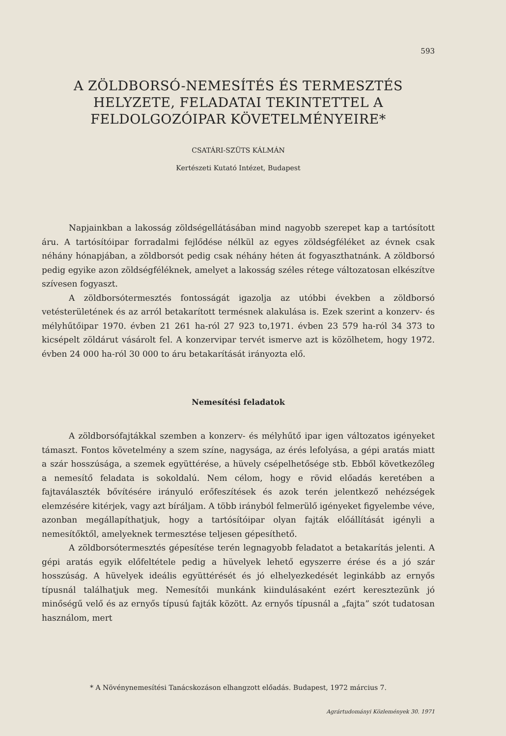593
A ZÖLDBORSÓ-NEMESÍTÉS ÉS TERMESZTÉS
HELYZETE, FELADATAI TEKINTETTEL A
FELDOLGOZÓIPAR KÖVETELMÉNYEIRE*
CSATÁRI-SZÜTS KÁLMÁN
Kertészeti Kutató Intézet, Budapest
Napjainkban a lakosság zöldségellátásában mind nagyobb szerepet kap a tartósított áru. A tartósítóipar forradalmi fejlődése nélkül az egyes zöldségféléket az évnek csak néhány hónapjában, a zöldborsót pedig csak néhány héten át fogyaszthatnánk. A zöldborsó pedig egyike azon zöldségféléknek, amelyet a lakosság széles rétege változatosan elkészítve szívesen fogyaszt.
A zöldborsótermesztés fontosságát igazolja az utóbbi években a zöldborsó vetésterületének és az arról betakarított termésnek alakulása is. Ezek szerint a konzerv- és mélyhűtőipar 1970. évben 21 261 ha-ról 27 923 to,1971. évben 23 579 ha-ról 34 373 to kicsépelt zöldárut vásárolt fel. A konzervipar tervét ismerve azt is közölhetem, hogy 1972. évben 24 000 ha-ról 30 000 to áru betakarítását irányozta elő.
Nemesítési feladatok
A zöldborsófajtákkal szemben a konzerv- és mélyhűtő ipar igen változatos igényeket támaszt. Fontos követelmény a szem színe, nagysága, az érés lefolyása, a gépi aratás miatt a szár hosszúsága, a szemek együttérése, a hüvely csépelhetősége stb. Ebből következőleg a nemesítő feladata is sokoldalú. Nem célom, hogy e rövid előadás keretében a fajtaválaszték bővítésére irányuló erőfeszítések és azok terén jelentkező nehézségek elemzésére kitérjek, vagy azt bíráljam. A több irányból felmerülő igényeket figyelembe véve, azonban megállapíthatjuk, hogy a tartósítóipar olyan fajták előállítását igényli a nemesítőktől, amelyeknek termesztése teljesen gépesíthető.
A zöldborsótermesztés gépesítése terén legnagyobb feladatot a betakarítás jelenti. A gépi aratás egyik előfeltétele pedig a hüvelyek lehető egyszerre érése és a jó szár hosszúság. A hüvelyek ideális együttérését és jó elhelyezkedését leginkább az ernyős típusnál találhatjuk meg. Nemesítői munkánk kiindulásaként ezért keresztezünk jó minőségű velő és az ernyős típusú fajták között. Az ernyős típusnál a „fajta” szót tudatosan használom, mert
* A Növénynemesítési Tanácskozáson elhangzott előadás. Budapest, 1972 március 7.
Agrártudományi Közlemények 30. 1971